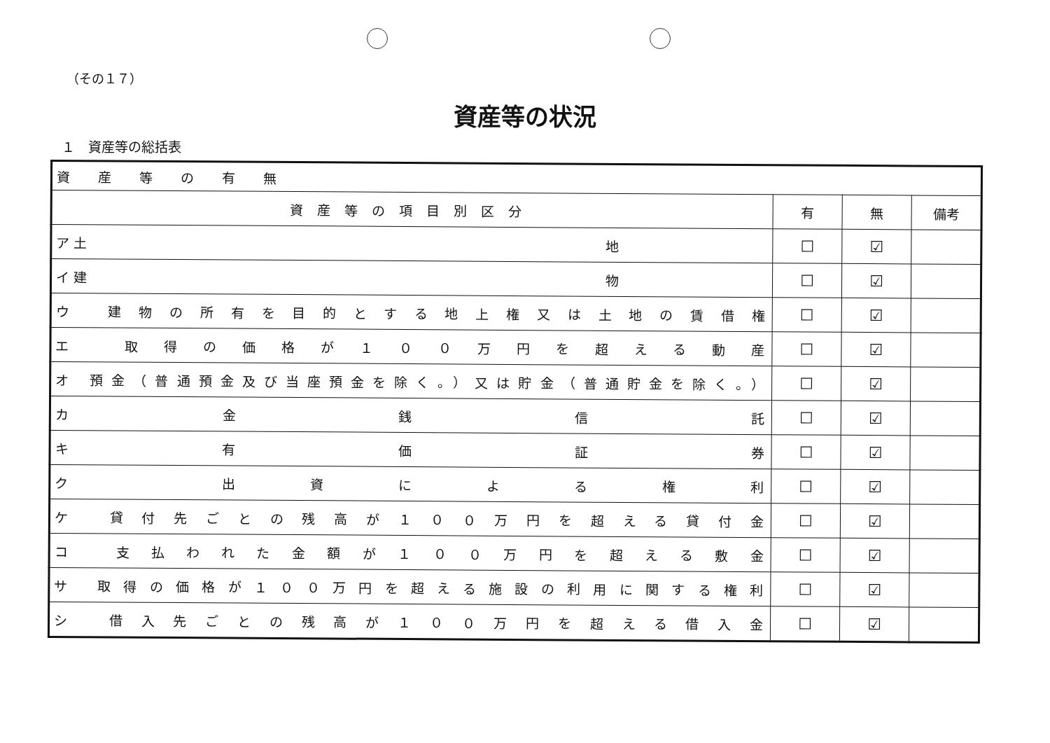（その１７）
資産等の状況
１　資産等の総括表
| 資産等の有無 | | | |
| 資産等の項目別区分 | 有 | 無 | 備考 |
| ア 土 地 | ☐ | ☑ | |
| イ 建 物 | ☐ | ☑ | |
| ウ 建物の所有を目的とする地上権又は土地の賃借権 | ☐ | ☑ | |
| エ 取得の価格が１００万円を超える動産 | ☐ | ☑ | |
| オ 預金（普通預金及び当座預金を除く。）又は貯金（普通貯金を除く。） | ☐ | ☑ | |
| カ 金 銭 信 託 | ☐ | ☑ | |
| キ 有 価 証 券 | ☐ | ☑ | |
| ク 出資による権利 | ☐ | ☑ | |
| ケ 貸付先ごとの残高が１００万円を超える貸付金 | ☐ | ☑ | |
| コ 支払われた金額が１００万円を超える敷金 | ☐ | ☑ | |
| サ 取得の価格が１００万円を超える施設の利用に関する権利 | ☐ | ☑ | |
| シ 借入先ごとの残高が１００万円を超える借入金 | ☐ | ☑ | |